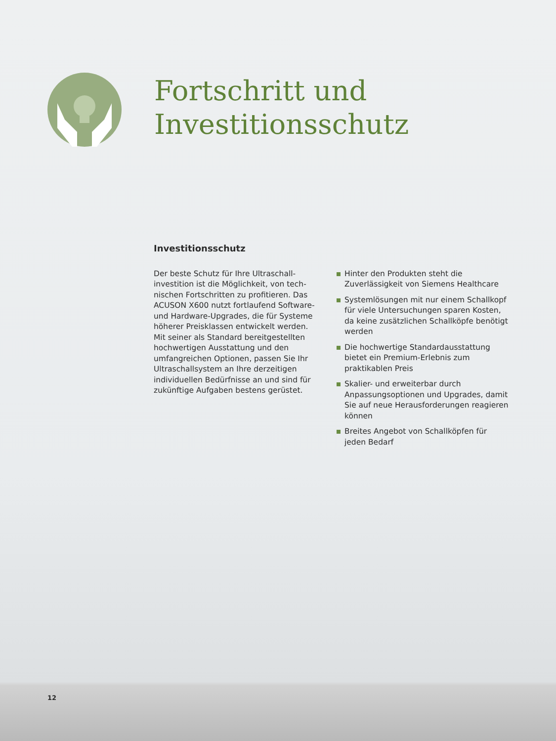Fortschritt und
Investitionsschutz
Investitionsschutz
Der beste Schutz für Ihre Ultraschall­investition ist die Möglichkeit, von tech­nischen Fortschritten zu profitieren. Das ACUSON X600 nutzt fortlaufend Software- und Hardware-Upgrades, die für Systeme höherer Preisklassen entwickelt werden. Mit seiner als Standard bereitgestellten hochwertigen Ausstattung und den umfangreichen Optionen, passen Sie Ihr Ultraschallsystem an Ihre derzeitigen individuellen Bedürfnisse an und sind für zukünftige Aufgaben bestens gerüstet.
Hinter den Produkten steht die Zuverlässigkeit von Siemens Healthcare
Systemlösungen mit nur einem Schallkopf für viele Untersuchungen sparen Kosten, da keine zusätzlichen Schallköpfe benötigt werden
Die hochwertige Standardausstattung bietet ein Premium-Erlebnis zum praktikablen Preis
Skalier- und erweiterbar durch Anpassungsoptionen und Upgrades, damit Sie auf neue Herausforderungen reagieren können
Breites Angebot von Schallköpfen für jeden Bedarf
12